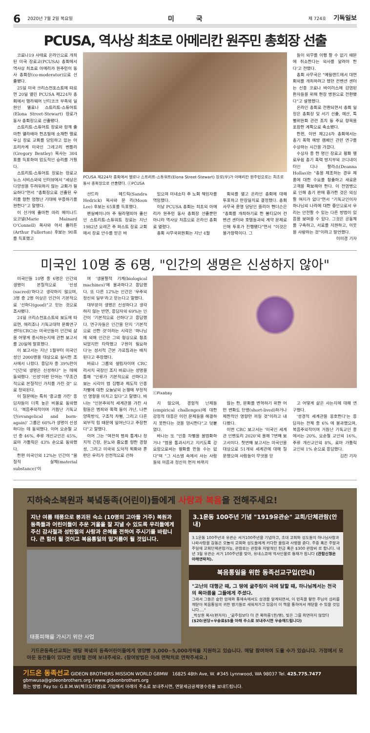6 2020년 7월 2일 목요일 미 국 제 724호 기독일보
PCUSA, 역사상 최초로 아메리칸 원주민 총회장 선출
코로나19 사태로 온라인으로 개최된 미국 장로교(PCUSA) 총회에서 역사상 최초로 아메리카 원주민이 동사 총회장(co-moderator)으로 선출됐다.
25일 미국 크리스천포스트에 따르면 20일 열린 PCUSA 제224차 총회에서 델라웨어 난티코크 부족의 일원인 엘로나 스트리트-스튜어트(Elona Street-Stewart) 장로가 동사 총회장으로 선출됐다.
스트리트-스튜어트 장로와 함께 출마한 앨라배마 헌츠빌에 소재한 펠로우십 장로 교회를 담임하고 있는 아프리카계 미국인 그레고리 벤틀리(Gregory Bentley) 목사는 304표를 득표하며 압도적인 승리를 거뒀다.
스트리트-스튜어트 장로는 장로교 뉴스 서비스와의 인터뷰에서 "세상은 다양성을 두려워하지 않는 교회가 필요하다"면서 "총회장으로 선출된 우리를 향한 엄청난 기대에 부응하기를 원한다"고 말했다.
이 선거에 출마한 마리 메이나드 오코넬(Marie Mainard O'Connell) 목사와 아서 플러튼(Arthur Fullerton) 후보는 90표를 득표했고
PCUSA 제224차 총회에서 엘로나 스트리트-스튜워트(Elona Street-Stewart) 장로(우)가 아메리칸 원주민으로는 최초로 동사 총회장으로 선출됐다. ⓒPCUSA
산드라 헤드릭(Sandra Hedrick) 목사와 문 리(Moon Lee) 후보는 65표를 득표했다.
펜실베이니아 주 필라델피아 출신인 스트리트-스튜워트 장로는 지난 1982년 오레곤 주 퍼스트 장로 교회에서 장로 안수를 받은 바
있으며 미네소타 주 노회 책임자를 역임했다.
이날 PCUSA 총회는 최초의 아메리카 원주민 동사 총회장 선출뿐만 아니라 역사상 처음으로 온라인 총회로 열렸다.
총회 사무국위원회는 지난 4월
회의를 열고 온라인 총회에 대해 투표하고 만장일치로 결정했다. 총회 사무국 운영 담당인 줄리아 헨더슨은 "총회를 개최하기로 한 볼티모어 컨벤션 센터와 호텔들과의 계약 문제로 인해 투표가 진행됐다"면서 "이것은 불가항력이다. 그
들이 의무를 이행 할 수 없기 때문에 취소한다는 의사를 알려야 한다'고 전했다.
총회 사무국은 "메릴랜드에서 대면 회의를 개최하려고 했던 컨벤션 센터는 신종 코로나 바이러스에 감염된 환자들을 위해 현장 병원으로 전환됐다"고 설명했다.
온라인 총회로 전환되면서 총회 일정은 총회장 및 서기 선출, 예산, 특별위원회 관련 조치 등 주요 항목을 포함한 계획으로 축소됐다.
한편, 이번 제224차 총회에서는 총기 폭력 예방 캠페인 관련 연구를 수상하는 시간을 가졌다.
수상자 중 한 명인 장로교 평화 펠로우쉽 총기 폭력 방지부의 코디네이터인 디나 할라스(Deanna Hollas)는 "총을 제조하는 경우 제품에 대한 수요를 창출하고 새로운 고객을 확보해야 한다. 이 전염병으로 인해 총기 판매 증가한 것은 의심 할 여지가 없다"면서 "기독교인이자 하나님의 나라에 대한 증인으로서 우리는 안전할 수 있는 다른 방법이 있음을 보여줄 수 있다. 그것은 공동체를 구축하고, 서로를 지원하고, 이웃을 사랑하는 것"이라고 발언했다. 이미경 기자
미국인 10명 중 6명, "인간의 생명은 신성하지 않아"
미국인들 10명 중 6명은 인간의 생명이 본질적으로 '신성(sacred)'하다고 생각하지 않으며, 3명 중 2명 이상은 인간이 기본적으로 '선하다(good)"고 믿는 것으로 조사됐다.
24일 크리스천포스트의 보도에 따르면, 애리조나 기독교대학 문화연구센터(CRC)는 미국인들이 인간의 삶을 어떻게 중시하는지에 관한 보고서를 20일에 발표했다.
이 보고서는 지난 1월부터 미국인 성인 2000명을 대상으로 실시한 조사에서 나왔다. 응답자 중 39%만이 "인간의 생명은 신성하다" 는 데에 동의했다. '신성'이란 단어는 "무조건적으로 본질적인 가치를 가진 것" 으로 정의된다.
이 질문에는 특히 '종교를 가진' 응답자들이 더욱 높은 비율로 동의했다. '복음주의적이며 거듭난 기독교인(evangelical and born-again)' 그룹은 60%가 생명이 신성하다는 데 동의했다. 이어 오순절 교인 중 46%, 주류 개신교인은 45%, 로마 가톨릭은 43% 순으로 동의했다.
한편 미국인의 12%는 인간이 "물질적 실체(material substance)'이
며 '생물할적 기계(biological machines)'에 불과하다고 응답했다. 또 다른 12%는 인간은 '우주의 정신의 일부'라고 믿는다고 말했다.
대부분이 생명은 신성하다고 생각하지 않는 반면, 응답자의 69%는 인간이 '기본적으로 선하다'고 응답했다. 연구자들은 인간을 단지 '기본적으로 선한 것'이라는 시각은 '하나님에 의해 인간은 그의 형상으로 창조되었지만 타락했고 구원이 필요하다'는 성서적 근본 가르침과는 배치된다고 주장했다.
바르나 그룹의 설립자이며 CRC 리서치 국장인 조지 바르나는 성명을 통해 "인류가 기본적으로 선하다고 보는 시각이 법 집행과 제도적 인종차별에 대한 오늘날의 논쟁에 부정적인 영향을 미치고 있다"고 말했다. 바나는 "인본주의적 세계관을 가진 사람들은 범죄와 폭력 등이 가난, 나쁜 양육방식, 구조적 차별, 그리고 다른 외부적 힘 때문에 일어난다고 주장한다"고 말했다.
이어 그는 "여전히 범죄 통계나 정치적 긴장, 분노와 증오를 향한 경향성, 그리고 미국의 도덕적 퇴화와 혼란은 우리가 선천적으로 선하
ⓒPixabay
지 않으며, 경험적 난제들(empirical challenges)에 대한 감정적 대응은 이런 문제들을 해결하지 못한다는 것을 암시한다"고 덧붙였다.
바나는 또 "인종 차별을 불법화하거나 "법을 통과시키고 지키도록 강요함으로써는 평화를 만들 수는 없다"며 "그 시스템 속에서 사는 사람들의 마음과 정신이 먼저 바뀌지
않는 한, 문화를 변혁하기 위한 어떤 변화도 단명(short-lived)하거나 제한적인 영향만 끼칠 것"이라고 내다봤다.
이번 CRC 보고서는 '미국인 세계관 인벤토리 2020'의 올해 7번째 보고서이다. 첫번째 보고서는 미국인을 대상으로 51개의 세계관에 대해 질문했으며 사람들이 무엇을 믿
고 어떻게 삶은 사는지에 대해 연구했다.
'성경적 세계관을 옹호한다'는 응답자는 전체 중 6% 에 불과했으며, 복음주의적이며 거듭난 기독교인 중에서는 20%, 오순절 교인의 16%, 주류 개신교인의 8%, 로마 가톨릭 교인의 1% 순으로 응답했다.
김진 기자
지하숙소복원과 북녘동족(어린이)들에게 사랑과 복음을 전해주세요!
지난 여름 태풍으로 붕괴된 숙소 (10명의 고아들 거주) 복원과 동족들과 어린이들이 추운 겨울을 잘 지낼 수 있도록 우리들에게 주신 감사절과 성탄절의 사랑과 은혜를 전하여 주시기를 바랍니다. 큰 힘이 될 것이고 복음통일의 밑거름이 될 것입니다.
태풍피해를 가시기 위한 사업
3.1운동 100주년 기념 "1919유관순" 교회/단체관람(안내)
3.1운동 100주년과 유관순 서거100주년을 기념하고, 초대 교회와 성도들의 하나님사랑과 나라사랑을 감동은 오늘의 교회와 성도들에게 커다란 울림과 사명을 준다. 주중 혹은 주말과 주일에 교회단체관람가능, 관람료는 관람후 자발적인 헌금 혹은 $300 관람비 로 합니다. 내년 3월 유관순 서거 100주년을 맞아, 유네스코에 역사인물로 등재가 됩니다 (관람신청은 아래연락처).
복음통일을 위한 동족선교구입(안내)
"고난의 대행군 때, 그 땅에 굶주림이 극에 달할 때, 하나님께서는 천국의 목마름을 그들에게 주셨다.
그래서 그들은 숱한 압제와 통제속에서도 성경을 알게되면서, 이 민족을 향한 주님의 섭리를 깨닫아 복음통일의 귀한 병기들로 세워져가고 있음이 이 책을 통하여서 깨닫을 수 있을 것입니다...."
_박상원 목사(편저자) _'굶주림보다 더 큰 목마름'(한/영), 빛은 그를 외면하지 않았다
($20/권당+우송료$5을 아래 주소로 보내주시면 우송해드립니다)
기드온동족선교회는 매달 북녘의 동족어린이들에게 영양빵 3,000~5,000개씩을 지원하고 있습니다. 매달 참여하여 도울 수가 있습니다. 가정에서 모아둔 동전들이 있다면 성탄절 전에 보내주세요. (참여방법은 아래 연락처로 연락주세요.)
기드온 동족선교 GIDEON BROTHERS MISSION WORLD GBMW 16825 48th Ave, W. #345 Lynnwood, WA 98037 Tel. 425.775.7477 gbmwusa@gideonbrothers.org I www.gideonbrothers.org
돕는 방법: Pay to: G.B.M.W(체크오더명)로 기입해서 아래의 주소로 보내주시면, 연말세금공제영수증을 보내드립니다.